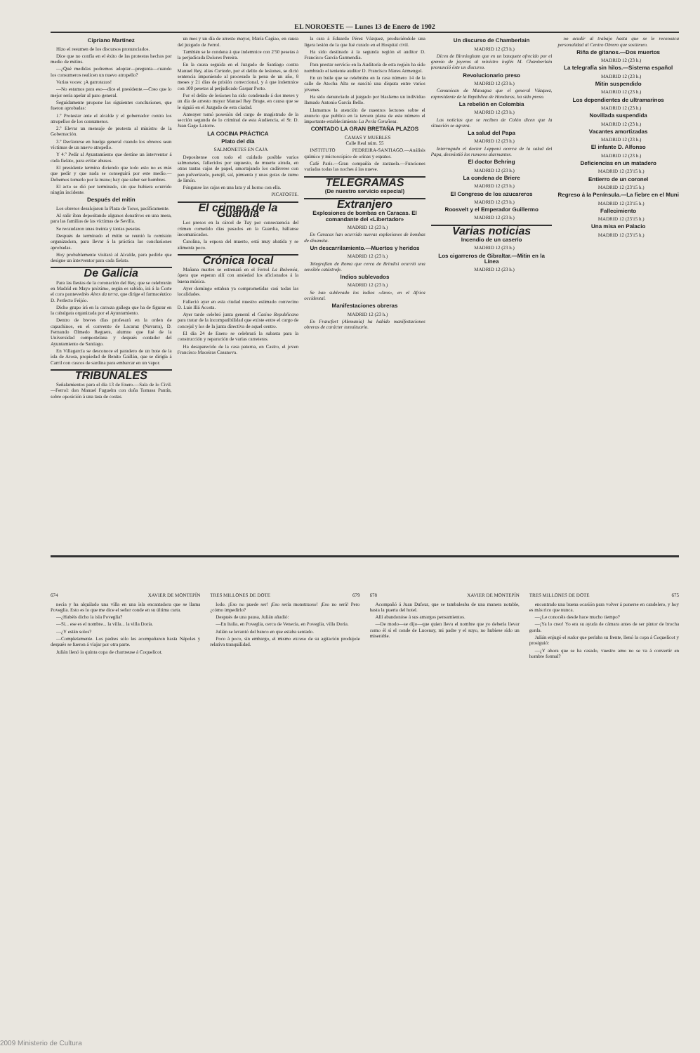EL NOROESTE — Lunes 13 de Enero de 1902
Cipriano Martínez
Hizo el resumen de los discursos pronunciados.
Dice que no confía en el éxito de las protestas hechas por medio de mitins.
—¿Qué medidas podremos adoptar—pregunta—cuando los consumeros realicen un nuevo atropello?
Varias voces: ¡A garrotazos!
—No estamos para eso—dice el presidente.—Creo que lo mejor sería apelar al paro general.
Seguidamente propone las siguientes conclusiones, que fueron aprobadas:
1.º Protestar ante el alcalde y el gobernador contra los atropellos de los consumeros.
2.º Elevar un mensaje de protesta al ministro de la Gobernación.
3.º Declararse en huelga general cuando los obreros sean víctimas de un nuevo atropello.
Y 4.º Pedir al Ayuntamiento que destine un interventor á cada fielato, para evitar abusos.
El presidente termina diciendo que todo esto no es más que pedir y que nada se conseguirá por este medio.—Debemos tomarlo por la mano; hay que saber ser hombres.
El acto se dió por terminado, sin que hubiera ocurrido ningún incidente.
Después del mitin
Los obreros desalojaron la Plaza de Toros, pacíficamente.
Al salir iban depositando algunos donativos en una mesa, para las familias de las víctimas de Sevilla.
Se recaudaron unas treinta y tantas pesetas.
Después de terminado el mitin se reunió la comisión organizadora, para llevar á la práctica las conclusiones aprobadas.
Hoy probablemente visitará al Alcalde, para pedirle que designe un interventor para cada fielato.
De Galicia
Para las fiestas de la coronación del Rey, que se celebrarán en Madrid en Mayo próximo, según es sabido, irá á la Corte el coro pontevedrés Aires da terra, que dirige el farmacéutico D. Perfecto Feijóo.
Dicho grupo irá en la carroza gallega que ha de figurar en la cabalgata organizada por el Ayuntamiento.
Dentro de breves días profesará en la orden de capuchinos, en el convento de Lacaraz (Navarra), D. Fernando Olmedo Reguera, alumno que fué de la Universidad compostelana y después contador del Ayuntamiento de Santiago.
En Villagarcía se desconoce el paradero de un bote de la isla de Arosa, propiedad de Benito Gaillán, que se dirigía á Carril con cascos de sardina para embarcar en un vapor.
TRIBUNALES
Señalamientos para el día 13 de Enero.—Sala de lo Civil.—Ferrol: don Manuel Fuguelra con doña Tomasa Pantín, sobre oposición á una tasa de costas.
un mes y un día de arresto mayor, María Cagiao, en causa del juzgado de Ferrol.
También se le condena á que indemnice con 2'50 pesetas á la perjudicada Dolores Pereira.
En la causa seguida en el Juzgado de Santiago contra Manuel Rey, alias Curtado, por el delito de lesiones, se dictó sentencia imponiendo al procesado la pena de un año, 8 meses y 21 días de prisión correccional, y á que indemnice con 100 pesetas al perjudicado Gaspar Porto.
Por el delito de lesiones ha sido condenado á dos meses y un día de arresto mayor Manuel Rey Brage, en causa que se le siguió en el Juzgado de esta ciudad.
Anteayer tomó posesión del cargo de magistrado de la sección segunda de lo criminal de esta Audiencia, el Sr. D. Juan Gago Latorre.
LA COCINA PRÁCTICA
Plato del día
SALMONETES EN CAJA
Depositense con todo el cuidado posible varios salmonetes, fallecidos por supuesto, de muerte airada, en otras tantas cajas de papel, amortajando los cadáveres con pan pulverizado, perejil, sal, pimienta y unas gotas de zumo de limón.
Pónganse las cajas en una lata y al horno con ella.
PICATOSTE.
El crimen de la Guardia
Los presos en la cárcel de Tuy por consecuencia del crimen cometido días pasados en la Guardia, hállanse incomunicados.
Carolina, la esposa del muerto, está muy abatida y se alimenta poco.
Crónica local
Mañana martes se estrenará en el Ferrol La Bohemia, ópera que esperan allí con ansiedad los aficionados á la buena música.
Ayer domingo estaban ya comprometidas casi todas las localidades.
Falleció ayer en esta ciudad nuestro estimado convecino D. Luis Illá Acosta.
Ayer tarde celebró junta general el Casino Republicano para tratar de la incompatibilidad que existe entre el cargo de concejal y los de la junta directiva de aquel centro.
El día 24 de Enero se celebrará la subasta para la construcción y reparación de varias carreteras.
Ha desaparecido de la casa paterna, en Castro, el joven Francisco Maceiras Casanova.
la cara á Eduardo Pérez Vázquez, produciéndole una ligera lesión de la que fué curado en el Hospital civil.
Ha sido destinado á la segunda región el auditor D. Francisco García Garmendía.
Para prestar servicio en la Auditoría de esta región ha sido nombrado el teniente auditor D. Francisco Mares Armengol.
En un baile que se celebraba en la casa número 14 de la calle de Atocha Alta se suscitó una disputa entre varios jóvenes.
Ha sido denunciado al juzgado por blasfemo un individuo llamado Antonio García Bello.
Llamamos la atención de nuestros lectores sobre el anuncio que publica en la tercera plana de este número el importante establecimiento La Perla Coruñesa.
CONTADO LA GRAN BRETAÑA PLAZOS
CAMAS Y MUEBLES
Calle Real núm. 55
INSTITUTO PEDREIRA-SANTIAGO.—Análisis químico y microscópico de orinas y esputos.
Café París.—Gran compañía de zarzuela.—Funciones variadas todas las noches á las nueve.
TELEGRAMAS
(De nuestro servicio especial)
Extranjero
Explosiones de bombas en Caracas. El comandante del «Libertador»
MADRID 12 (23 h.)
En Caracas han ocurrido nuevas explosiones de bombas de dinamita.
Un descarrilamiento.—Muertos y heridos
MADRID 12 (23 h.)
Telegrafían de Roma que cerca de Brindisi ocurrió una sensible catástrofe.
Indios sublevados
MADRID 12 (23 h.)
Se han sublevado los indios «Aros», en el Africa occidental.
Manifestaciones obreras
MADRID 12 (23 h.)
En Francfort (Alemania) ha habido manifestaciones obreras de carácter tumultuario.
Un discurso de Chamberlain
MADRID 12 (23 h.)
Dicen de Birmingham que en un banquete ofrecido por el gremio de joyeros al ministro inglés M. Chamberlain pronunció éste un discurso.
Revolucionario preso
MADRID 12 (23 h.)
Comunican de Managua que el general Vázquez, expresidente de la República de Honduras, ha sido preso.
La rebelión en Colombia
MADRID 12 (23 h.)
Las noticias que se reciben de Colón dicen que la situación se agrava.
La salud del Papa
MADRID 12 (23 h.)
Interrogado el doctor Lapponi acerca de la salud del Papa, desmintió los rumores alarmantes.
El doctor Behring
MADRID 12 (23 h.)
La condena de Briere
MADRID 12 (23 h.)
El Congreso de los azucareros
MADRID 12 (23 h.)
Roosvelt y el Emperador Guillermo
MADRID 12 (23 h.)
Varias noticias
Incendio de un caserío
MADRID 12 (23 h.)
Los cigarreros de Gibraltar.—Mitin en la Línea
MADRID 12 (23 h.)
no acudir al trabajo hasta que se le reconozca personalidad al Centro Obrero que sostienen.
Riña de gitanos.—Dos muertos
MADRID 12 (23 h.)
La telegrafía sin hilos.—Sistema español
MADRID 12 (23 h.)
Mitin suspendido
MADRID 12 (23 h.)
Los dependientes de ultramarinos
MADRID 12 (23 h.)
Novillada suspendida
MADRID 12 (23 h.)
Vacantes amortizadas
MADRID 12 (23 h.)
El infante D. Alfonso
MADRID 12 (23 h.)
Deficiencias en un matadero
MADRID 12 (23'15 h.)
Entierro de un coronel
MADRID 12 (23'15 h.)
Regreso á la Península.—La fiebre en el Muni
MADRID 12 (23'15 h.)
Fallecimiento
MADRID 12 (23'15 h.)
Una misa en Palacio
MADRID 12 (23'15 h.)
674 XAVIER DE MONTEPÍN
necia y ha alquilado una villa en una isla encantadora que se llama Poveglia. Esto es lo que me dice el señor conde en su última carta.
—¿Habéis dicho la isla Poveglia?
—Sí... ese es el nombre... la villa... la villa Doria.
—¿Y están solos?
—Completamente. Los padres sólo les acompañaron hasta Nápoles y después se fueron á viajar por otra parte.
Julián llenó la quinta copa de chartreuse á Coquelicot.
TRES MILLONES DE DOTE 679
lodo. ¡Eso no puede ser! ¡Eso sería monstruoso! ¡Eso no será! Pero ¿cómo impedirlo?
Después de una pausa, Julián añadió:
—En Italia, en Poveglia, cerca de Venecia, en Poveglia, villa Doria.
Julián se levantó del banco en que estaba sentado.
Poco á poco, sin embargo, el mismo exceso de su agitación produjole relativa tranquilidad.
678 XAVIER DE MONTEPÍN
Acompañó á Juan Dufour, que se tambaleaba de una manera notable, hasta la puerta del hotel.
Allí abandonóse á sus amargos pensamientos.
—De modo—se dijo—que quien lleva el nombre que yo debería llevar como él si el conde de Lucenay, mi padre y el suyo, no hubiese sido un miserable.
TRES MILLONES DE DOTE 675
encontrado una buena ocasión para volver á ponerse en candelero, y hoy es más rico que nunca.
—¿Le conocéis desde hace mucho tiempo?
—¡Ya lo creo! Yo era su ayuda de cámara antes de ser pintor de brocha gorda.
Julián enjugó el sudor que perlaba su frente, llenó la copa á Coquelicot y prosiguió:
—¿Y ahora que se ha casado, vuestro amo no se va á convertir en hombre formal?
2009 Ministerio de Cultura